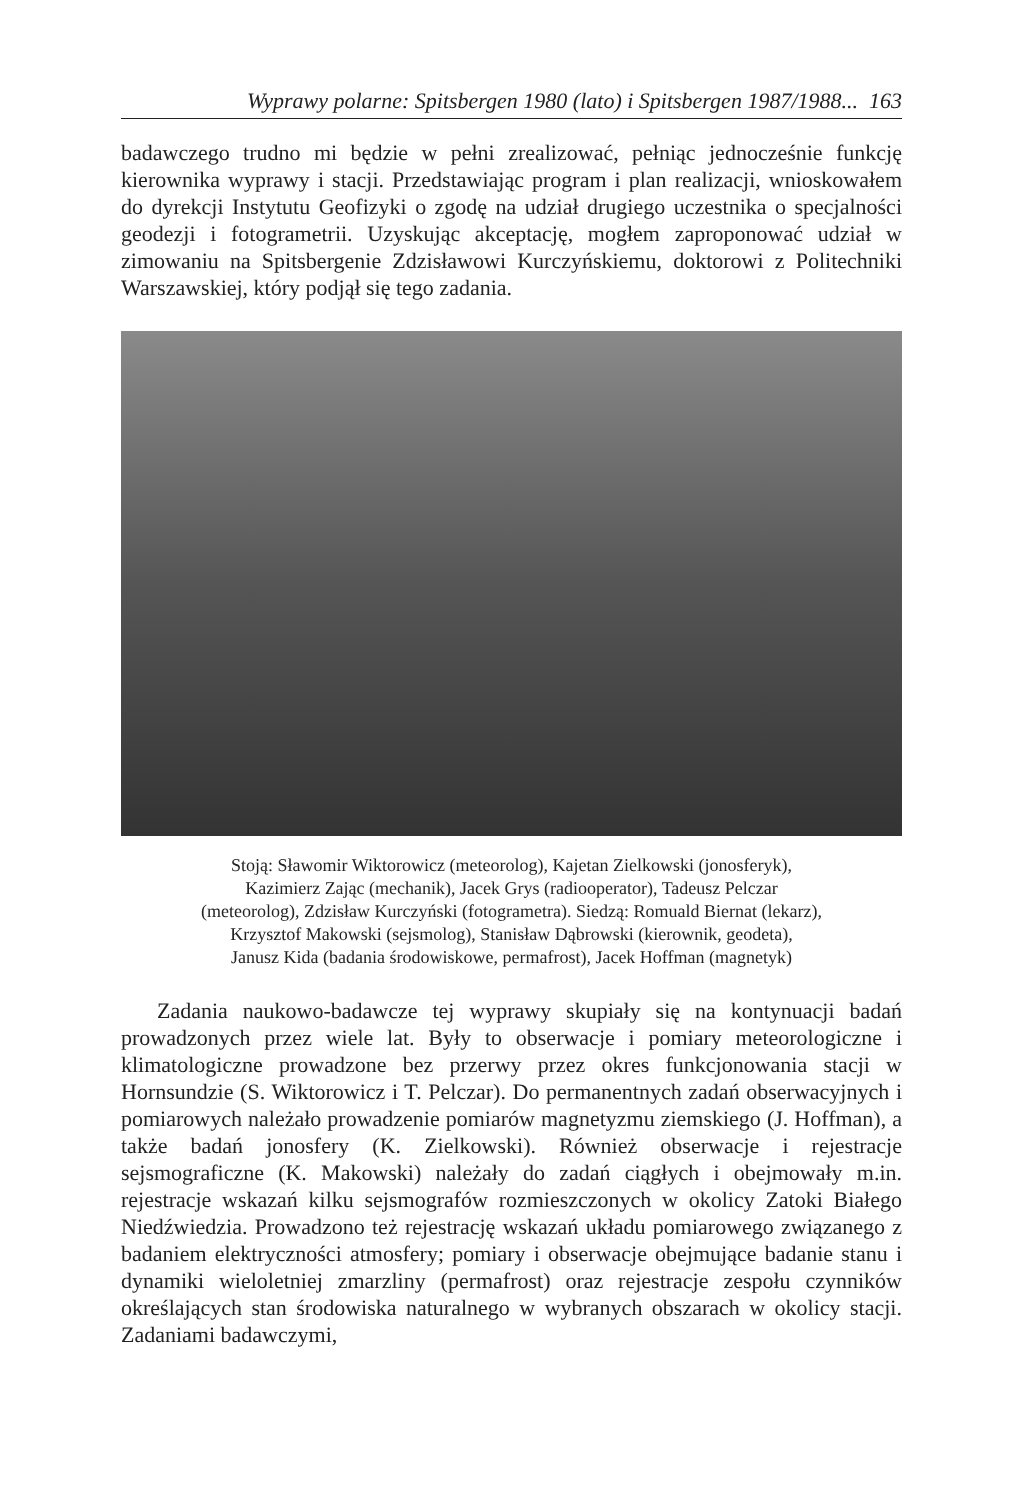Wyprawy polarne: Spitsbergen 1980 (lato) i Spitsbergen 1987/1988... 163
badawczego trudno mi będzie w pełni zrealizować, pełniąc jednocześnie funkcję kierownika wyprawy i stacji. Przedstawiając program i plan realizacji, wnioskowałem do dyrekcji Instytutu Geofizyki o zgodę na udział drugiego uczestnika o specjalności geodezji i fotogrametrii. Uzyskując akceptację, mogłem zaproponować udział w zimowaniu na Spitsbergenie Zdzisławowi Kurczyńskiemu, doktorowi z Politechniki Warszawskiej, który podjął się tego zadania.
Stoją: Sławomir Wiktorowicz (meteorolog), Kajetan Zielkowski (jonosferyk),
Kazimierz Zając (mechanik), Jacek Grys (radiooperator), Tadeusz Pelczar
(meteorolog), Zdzisław Kurczyński (fotogrametra). Siedzą: Romuald Biernat (lekarz),
Krzysztof Makowski (sejsmolog), Stanisław Dąbrowski (kierownik, geodeta),
Janusz Kida (badania środowiskowe, permafrost), Jacek Hoffman (magnetyk)
Zadania naukowo-badawcze tej wyprawy skupiały się na kontynuacji badań prowadzonych przez wiele lat. Były to obserwacje i pomiary meteorologiczne i klimatologiczne prowadzone bez przerwy przez okres funkcjonowania stacji w Hornsundzie (S. Wiktorowicz i T. Pelczar). Do permanentnych zadań obserwacyjnych i pomiarowych należało prowadzenie pomiarów magnetyzmu ziemskiego (J. Hoffman), a także badań jonosfery (K. Zielkowski). Również obserwacje i rejestracje sejsmograficzne (K. Makowski) należały do zadań ciągłych i obejmowały m.in. rejestracje wskazań kilku sejsmografów rozmieszczonych w okolicy Zatoki Białego Niedźwiedzia. Prowadzono też rejestrację wskazań układu pomiarowego związanego z badaniem elektryczności atmosfery; pomiary i obserwacje obejmujące badanie stanu i dynamiki wieloletniej zmarzliny (permafrost) oraz rejestracje zespołu czynników określających stan środowiska naturalnego w wybranych obszarach w okolicy stacji. Zadaniami badawczymi,